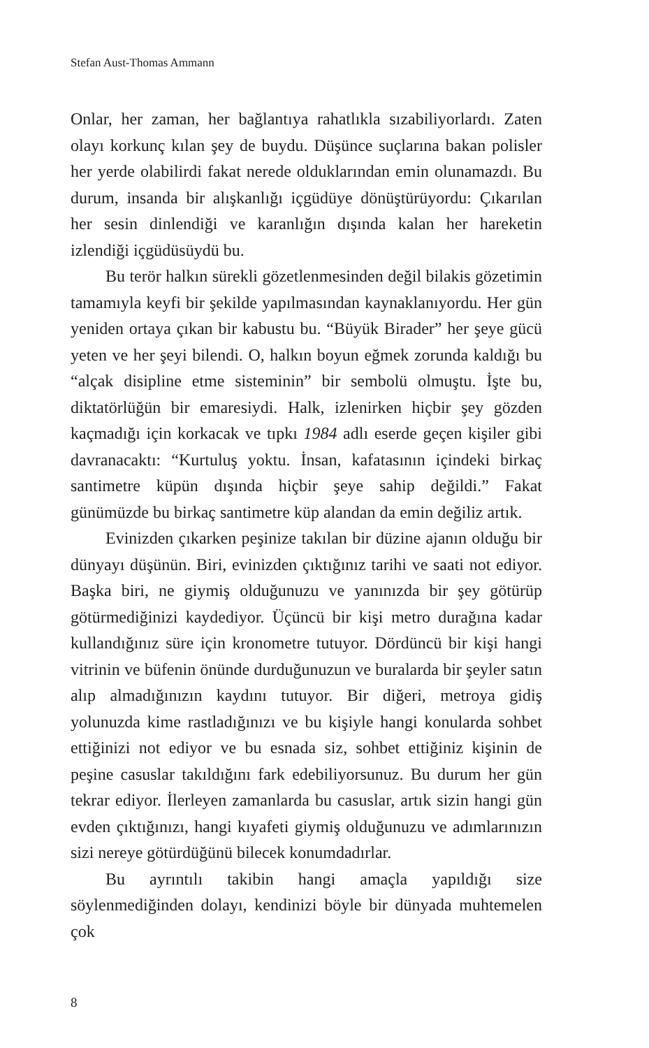Stefan Aust-Thomas Ammann
Onlar, her zaman, her bağlantıya rahatlıkla sızabiliyorlardı. Zaten olayı korkunç kılan şey de buydu. Düşünce suçlarına bakan polisler her yerde olabilirdi fakat nerede olduklarından emin olunamazdı. Bu durum, insanda bir alışkanlığı içgüdüye dönüştürüyordu: Çıkarılan her sesin dinlendiği ve karanlığın dışında kalan her hareketin izlendiği içgüdüsüydü bu.
Bu terör halkın sürekli gözetlenmesinden değil bilakis gözetimin tamamıyla keyfi bir şekilde yapılmasından kaynaklanıyordu. Her gün yeniden ortaya çıkan bir kabustu bu. “Büyük Birader” her şeye gücü yeten ve her şeyi bilendi. O, halkın boyun eğmek zorunda kaldığı bu “alçak disipline etme sisteminin” bir sembolü olmuştu. İşte bu, diktatörlüğün bir emaresiydi. Halk, izlenirken hiçbir şey gözden kaçmadığı için korkacak ve tıpkı 1984 adlı eserde geçen kişiler gibi davranacaktı: “Kurtuluş yoktu. İnsan, kafatasının içindeki birkaç santimetre küpün dışında hiçbir şeye sahip değildi.” Fakat günümüzde bu birkaç santimetre küp alandan da emin değiliz artık.
Evinizden çıkarken peşinize takılan bir düzine ajanın olduğu bir dünyayı düşünün. Biri, evinizden çıktığınız tarihi ve saati not ediyor. Başka biri, ne giymiş olduğunuzu ve yanınızda bir şey götürüp götürmediğinizi kaydediyor. Üçüncü bir kişi metro durağına kadar kullandığınız süre için kronometre tutuyor. Dördüncü bir kişi hangi vitrinin ve büfenin önünde durduğunuzun ve buralarda bir şeyler satın alıp almadığınızın kaydını tutuyor. Bir diğeri, metroya gidiş yolunuzda kime rastladığınızı ve bu kişiyle hangi konularda sohbet ettiğinizi not ediyor ve bu esnada siz, sohbet ettiğiniz kişinin de peşine casuslar takıldığını fark edebiliyorsunuz. Bu durum her gün tekrar ediyor. İlerleyen zamanlarda bu casuslar, artık sizin hangi gün evden çıktığınızı, hangi kıyafeti giymiş olduğunuzu ve adımlarınızın sizi nereye götürdüğünü bilecek konumdadırlar.
Bu ayrıntılı takibin hangi amaçla yapıldığı size söylenmediğinden dolayı, kendinizi böyle bir dünyada muhtemelen çok
8